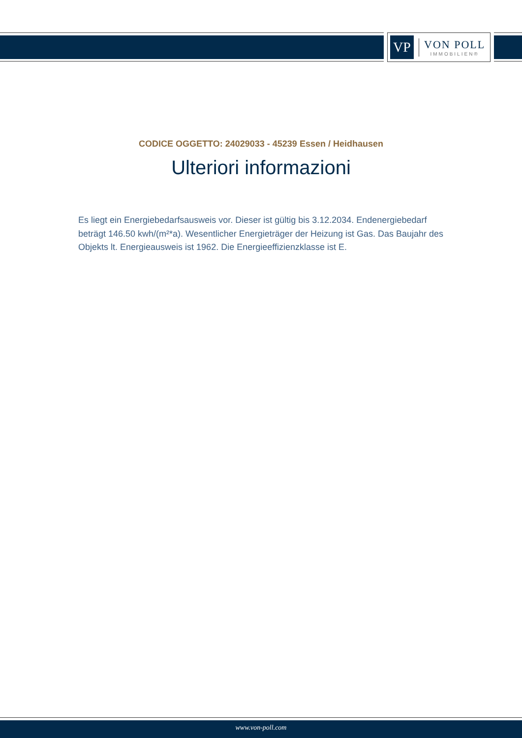VP
VON POLL
IMMOBILIEN®
CODICE OGGETTO: 24029033 - 45239 Essen / Heidhausen
Ulteriori informazioni
Es liegt ein Energiebedarfsausweis vor. Dieser ist gültig bis 3.12.2034. Endenergiebedarf beträgt 146.50 kwh/(m²*a). Wesentlicher Energieträger der Heizung ist Gas. Das Baujahr des Objekts lt. Energieausweis ist 1962. Die Energieeffizienzklasse ist E.
www.von-poll.com